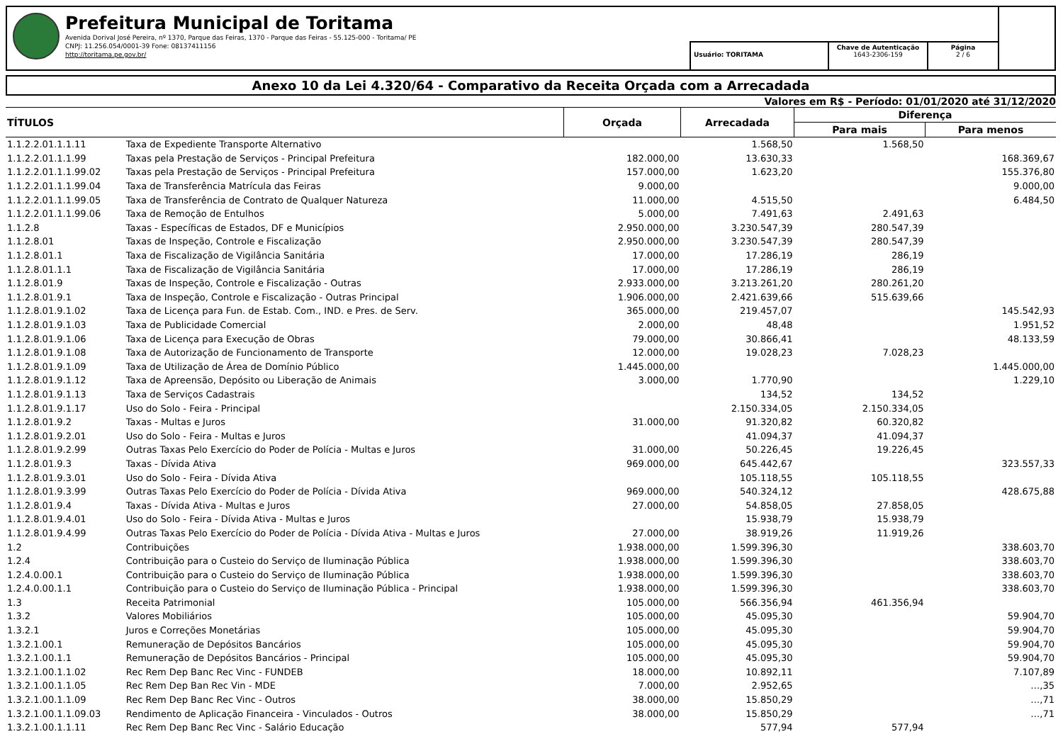Prefeitura Municipal de Toritama
Avenida Dorival José Pereira, nº 1370, Parque das Feiras, 1370 - Parque das Feiras - 55.125-000 - Toritama/ PE
CNPJ: 11.256.054/0001-39 Fone: 08137411156
http://toritama.pe.gov.br/
Usuário: TORITAMA
Chave de Autenticação
1643-2306-159
Página
2 / 6
Anexo 10 da Lei 4.320/64 - Comparativo da Receita Orçada com a Arrecadada
Valores em R$ - Período: 01/01/2020 até 31/12/2020
| TÍTULOS | | Orçada | Arrecadada | Diferença | |
| --- | --- | --- | --- | --- | --- |
| | | | | Para mais | Para menos |
| 1.1.2.2.01.1.1.11 | Taxa de Expediente Transporte Alternativo | | 1.568,50 | 1.568,50 | |
| 1.1.2.2.01.1.1.99 | Taxas pela Prestação de Serviços - Principal Prefeitura | 182.000,00 | 13.630,33 | | 168.369,67 |
| 1.1.2.2.01.1.1.99.02 | Taxas pela Prestação de Serviços - Principal Prefeitura | 157.000,00 | 1.623,20 | | 155.376,80 |
| 1.1.2.2.01.1.1.99.04 | Taxa de Transferência Matrícula das Feiras | 9.000,00 | | | 9.000,00 |
| 1.1.2.2.01.1.1.99.05 | Taxa de Transferência de Contrato de Qualquer Natureza | 11.000,00 | 4.515,50 | | 6.484,50 |
| 1.1.2.2.01.1.1.99.06 | Taxa de Remoção de Entulhos | 5.000,00 | 7.491,63 | 2.491,63 | |
| 1.1.2.8 | Taxas - Específicas de Estados, DF e Municípios | 2.950.000,00 | 3.230.547,39 | 280.547,39 | |
| 1.1.2.8.01 | Taxas de Inspeção, Controle e Fiscalização | 2.950.000,00 | 3.230.547,39 | 280.547,39 | |
| 1.1.2.8.01.1 | Taxa de Fiscalização de Vigilância Sanitária | 17.000,00 | 17.286,19 | 286,19 | |
| 1.1.2.8.01.1.1 | Taxa de Fiscalização de Vigilância Sanitária | 17.000,00 | 17.286,19 | 286,19 | |
| 1.1.2.8.01.9 | Taxas de Inspeção, Controle e Fiscalização - Outras | 2.933.000,00 | 3.213.261,20 | 280.261,20 | |
| 1.1.2.8.01.9.1 | Taxa de Inspeção, Controle e Fiscalização - Outras Principal | 1.906.000,00 | 2.421.639,66 | 515.639,66 | |
| 1.1.2.8.01.9.1.02 | Taxa de Licença para Fun. de Estab. Com., IND. e Pres. de Serv. | 365.000,00 | 219.457,07 | | 145.542,93 |
| 1.1.2.8.01.9.1.03 | Taxa de Publicidade Comercial | 2.000,00 | 48,48 | | 1.951,52 |
| 1.1.2.8.01.9.1.06 | Taxa de Licença para Execução de Obras | 79.000,00 | 30.866,41 | | 48.133,59 |
| 1.1.2.8.01.9.1.08 | Taxa de Autorização de Funcionamento de Transporte | 12.000,00 | 19.028,23 | 7.028,23 | |
| 1.1.2.8.01.9.1.09 | Taxa de Utilização de Área de Domínio Público | 1.445.000,00 | | | 1.445.000,00 |
| 1.1.2.8.01.9.1.12 | Taxa de Apreensão, Depósito ou Liberação de Animais | 3.000,00 | 1.770,90 | | 1.229,10 |
| 1.1.2.8.01.9.1.13 | Taxa de Serviços Cadastrais | | 134,52 | 134,52 | |
| 1.1.2.8.01.9.1.17 | Uso do Solo - Feira - Principal | | 2.150.334,05 | 2.150.334,05 | |
| 1.1.2.8.01.9.2 | Taxas - Multas e Juros | 31.000,00 | 91.320,82 | 60.320,82 | |
| 1.1.2.8.01.9.2.01 | Uso do Solo - Feira - Multas e Juros | | 41.094,37 | 41.094,37 | |
| 1.1.2.8.01.9.2.99 | Outras Taxas Pelo Exercício do Poder de Polícia - Multas e Juros | 31.000,00 | 50.226,45 | 19.226,45 | |
| 1.1.2.8.01.9.3 | Taxas - Dívida Ativa | 969.000,00 | 645.442,67 | | 323.557,33 |
| 1.1.2.8.01.9.3.01 | Uso do Solo - Feira - Dívida Ativa | | 105.118,55 | 105.118,55 | |
| 1.1.2.8.01.9.3.99 | Outras Taxas Pelo Exercício do Poder de Polícia - Dívida Ativa | 969.000,00 | 540.324,12 | | 428.675,88 |
| 1.1.2.8.01.9.4 | Taxas - Dívida Ativa - Multas e Juros | 27.000,00 | 54.858,05 | 27.858,05 | |
| 1.1.2.8.01.9.4.01 | Uso do Solo - Feira - Dívida Ativa - Multas e Juros | | 15.938,79 | 15.938,79 | |
| 1.1.2.8.01.9.4.99 | Outras Taxas Pelo Exercício do Poder de Polícia - Dívida Ativa - Multas e Juros | 27.000,00 | 38.919,26 | 11.919,26 | |
| 1.2 | Contribuições | 1.938.000,00 | 1.599.396,30 | | 338.603,70 |
| 1.2.4 | Contribuição para o Custeio do Serviço de Iluminação Pública | 1.938.000,00 | 1.599.396,30 | | 338.603,70 |
| 1.2.4.0.00.1 | Contribuição para o Custeio do Serviço de Iluminação Pública | 1.938.000,00 | 1.599.396,30 | | 338.603,70 |
| 1.2.4.0.00.1.1 | Contribuição para o Custeio do Serviço de Iluminação Pública - Principal | 1.938.000,00 | 1.599.396,30 | | 338.603,70 |
| 1.3 | Receita Patrimonial | 105.000,00 | 566.356,94 | 461.356,94 | |
| 1.3.2 | Valores Mobiliários | 105.000,00 | 45.095,30 | | 59.904,70 |
| 1.3.2.1 | Juros e Correções Monetárias | 105.000,00 | 45.095,30 | | 59.904,70 |
| 1.3.2.1.00.1 | Remuneração de Depósitos Bancários | 105.000,00 | 45.095,30 | | 59.904,70 |
| 1.3.2.1.00.1.1 | Remuneração de Depósitos Bancários - Principal | 105.000,00 | 45.095,30 | | 59.904,70 |
| 1.3.2.1.00.1.1.02 | Rec Rem Dep Banc Rec Vinc - FUNDEB | 18.000,00 | 10.892,11 | | 7.107,89 |
| 1.3.2.1.00.1.1.05 | Rec Rem Dep Ban Rec Vin - MDE | 7.000,00 | 2.952,65 | | …,35 |
| 1.3.2.1.00.1.1.09 | Rec Rem Dep Banc Rec Vinc - Outros | 38.000,00 | 15.850,29 | | …,71 |
| 1.3.2.1.00.1.1.09.03 | Rendimento de Aplicação Financeira - Vinculados - Outros | 38.000,00 | 15.850,29 | | …,71 |
| 1.3.2.1.00.1.1.11 | Rec Rem Dep Banc Rec Vinc - Salário Educação | | 577,94 | 577,94 | |